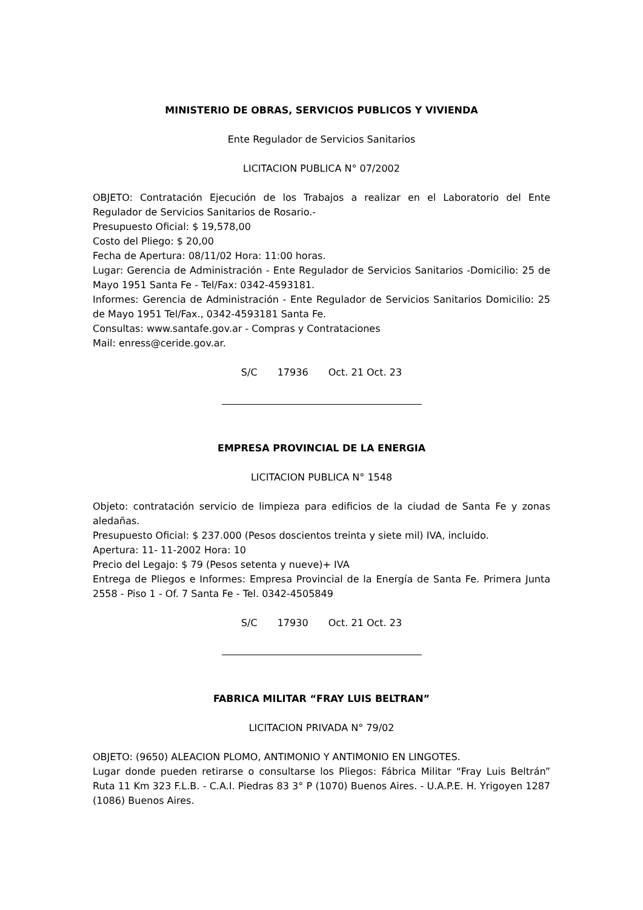MINISTERIO DE OBRAS, SERVICIOS PUBLICOS Y VIVIENDA
Ente Regulador de Servicios Sanitarios
LICITACION PUBLICA N° 07/2002
OBJETO: Contratación Ejecución de los Trabajos a realizar en el Laboratorio del Ente Regulador de Servicios Sanitarios de Rosario.-
Presupuesto Oficial: $ 19,578,00
Costo del Pliego: $ 20,00
Fecha de Apertura: 08/11/02 Hora: 11:00 horas.
Lugar: Gerencia de Administración - Ente Regulador de Servicios Sanitarios -Domicilio: 25 de Mayo 1951 Santa Fe - Tel/Fax: 0342-4593181.
Informes: Gerencia de Administración - Ente Regulador de Servicios Sanitarios Domicilio: 25 de Mayo 1951 Tel/Fax., 0342-4593181 Santa Fe.
Consultas: www.santafe.gov.ar - Compras y Contrataciones
Mail: enress@ceride.gov.ar.
S/C 17936 Oct. 21 Oct. 23
EMPRESA PROVINCIAL DE LA ENERGIA
LICITACION PUBLICA N° 1548
Objeto: contratación servicio de limpieza para edificios de la ciudad de Santa Fe y zonas aledañas.
Presupuesto Oficial: $ 237.000 (Pesos doscientos treinta y siete mil) IVA, incluido.
Apertura: 11- 11-2002 Hora: 10
Precio del Legajo: $ 79 (Pesos setenta y nueve)+ IVA
Entrega de Pliegos e Informes: Empresa Provincial de la Energía de Santa Fe. Primera Junta 2558 - Piso 1 - Of. 7 Santa Fe - Tel. 0342-4505849
S/C 17930 Oct. 21 Oct. 23
FABRICA MILITAR “FRAY LUIS BELTRAN”
LICITACION PRIVADA N° 79/02
OBJETO: (9650) ALEACION PLOMO, ANTIMONIO Y ANTIMONIO EN LINGOTES.
Lugar donde pueden retirarse o consultarse los Pliegos: Fábrica Militar “Fray Luis Beltrán” Ruta 11 Km 323 F.L.B. - C.A.I. Piedras 83 3° P (1070) Buenos Aires. - U.A.P.E. H. Yrigoyen 1287 (1086) Buenos Aires.